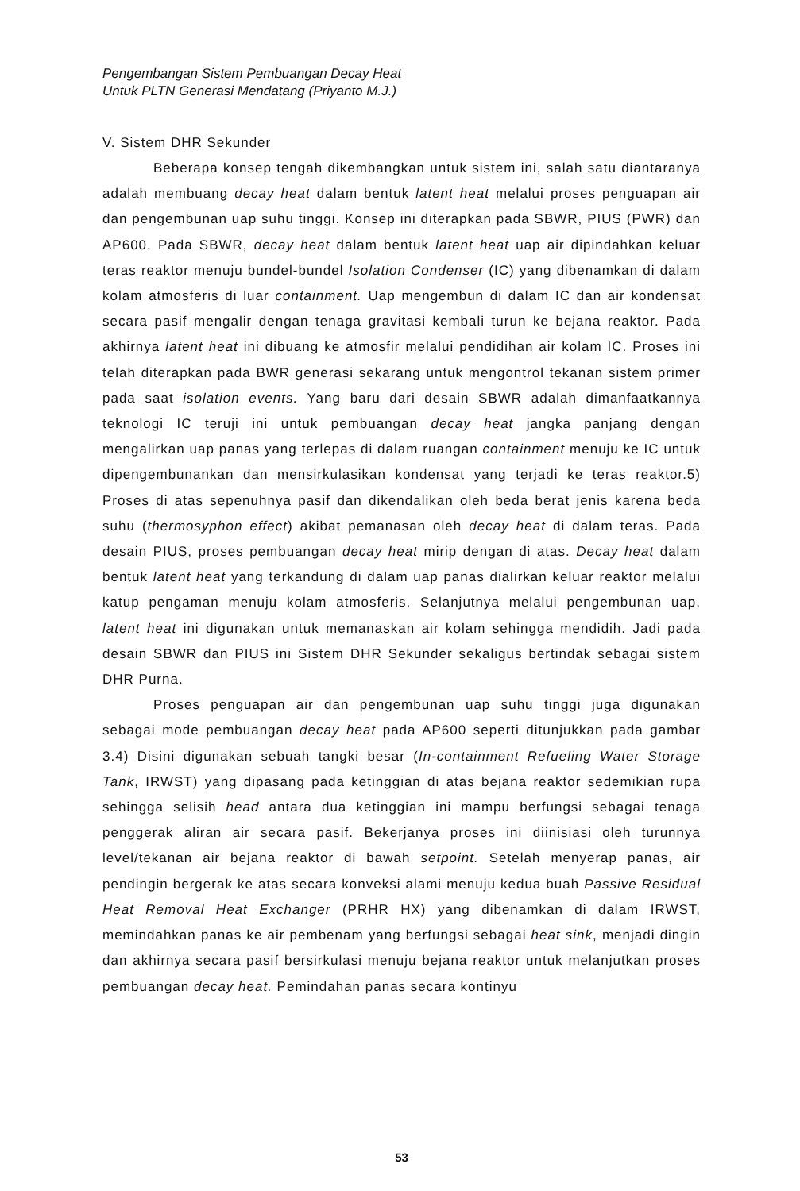Pengembangan Sistem Pembuangan Decay Heat
Untuk PLTN Generasi Mendatang (Priyanto M.J.)
V. Sistem DHR Sekunder
Beberapa konsep tengah dikembangkan untuk sistem ini, salah satu diantaranya adalah membuang decay heat dalam bentuk latent heat melalui proses penguapan air dan pengembunan uap suhu tinggi. Konsep ini diterapkan pada SBWR, PIUS (PWR) dan AP600. Pada SBWR, decay heat dalam bentuk latent heat uap air dipindahkan keluar teras reaktor menuju bundel-bundel Isolation Condenser (IC) yang dibenamkan di dalam kolam atmosferis di luar containment. Uap mengembun di dalam IC dan air kondensat secara pasif mengalir dengan tenaga gravitasi kembali turun ke bejana reaktor. Pada akhirnya latent heat ini dibuang ke atmosfir melalui pendidihan air kolam IC. Proses ini telah diterapkan pada BWR generasi sekarang untuk mengontrol tekanan sistem primer pada saat isolation events. Yang baru dari desain SBWR adalah dimanfaatkannya teknologi IC teruji ini untuk pembuangan decay heat jangka panjang dengan mengalirkan uap panas yang terlepas di dalam ruangan containment menuju ke IC untuk dipengembunankan dan mensirkulasikan kondensat yang terjadi ke teras reaktor.5) Proses di atas sepenuhnya pasif dan dikendalikan oleh beda berat jenis karena beda suhu (thermosyphon effect) akibat pemanasan oleh decay heat di dalam teras. Pada desain PIUS, proses pembuangan decay heat mirip dengan di atas. Decay heat dalam bentuk latent heat yang terkandung di dalam uap panas dialirkan keluar reaktor melalui katup pengaman menuju kolam atmosferis. Selanjutnya melalui pengembunan uap, latent heat ini digunakan untuk memanaskan air kolam sehingga mendidih. Jadi pada desain SBWR dan PIUS ini Sistem DHR Sekunder sekaligus bertindak sebagai sistem DHR Purna.
Proses penguapan air dan pengembunan uap suhu tinggi juga digunakan sebagai mode pembuangan decay heat pada AP600 seperti ditunjukkan pada gambar 3.4) Disini digunakan sebuah tangki besar (In-containment Refueling Water Storage Tank, IRWST) yang dipasang pada ketinggian di atas bejana reaktor sedemikian rupa sehingga selisih head antara dua ketinggian ini mampu berfungsi sebagai tenaga penggerak aliran air secara pasif. Bekerjanya proses ini diinisiasi oleh turunnya level/tekanan air bejana reaktor di bawah setpoint. Setelah menyerap panas, air pendingin bergerak ke atas secara konveksi alami menuju kedua buah Passive Residual Heat Removal Heat Exchanger (PRHR HX) yang dibenamkan di dalam IRWST, memindahkan panas ke air pembenam yang berfungsi sebagai heat sink, menjadi dingin dan akhirnya secara pasif bersirkulasi menuju bejana reaktor untuk melanjutkan proses pembuangan decay heat. Pemindahan panas secara kontinyu
53